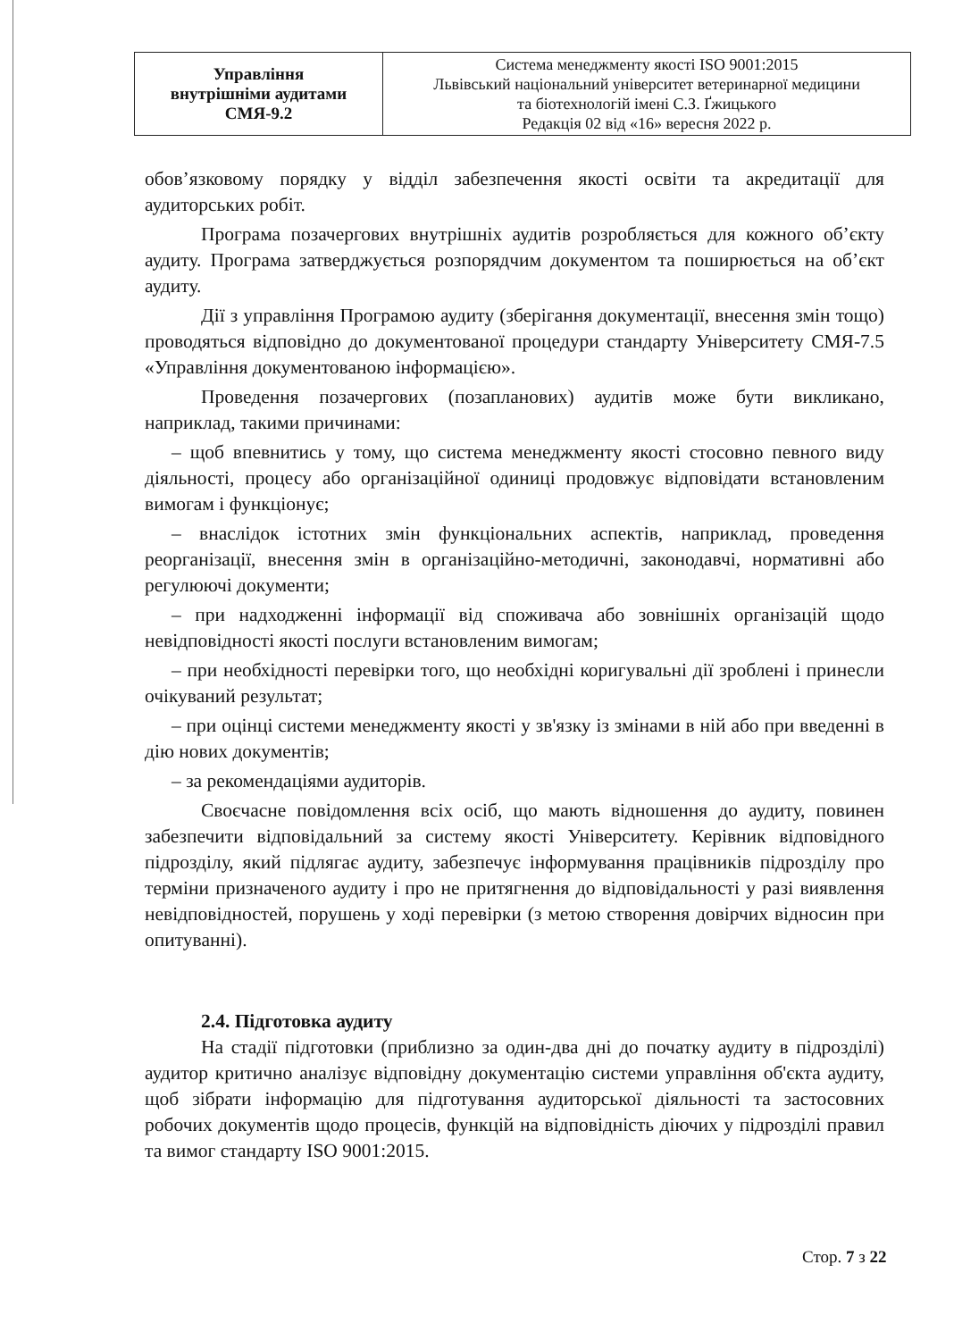| Управління внутрішніми аудитами СМЯ-9.2 | Система менеджменту якості ISO 9001:2015 Львівський національний університет ветеринарної медицини та біотехнологій імені С.З. Ґжицького Редакція 02 від «16» вересня 2022 р. |
обов’язковому порядку у відділ забезпечення якості освіти та акредитації для аудиторських робіт.
Програма позачергових внутрішніх аудитів розробляється для кожного об’єкту аудиту. Програма затверджується розпорядчим документом та поширюється на об’єкт аудиту.
Дії з управління Програмою аудиту (зберігання документації, внесення змін тощо) проводяться відповідно до документованої процедури стандарту Університету СМЯ-7.5 «Управління документованою інформацією».
Проведення позачергових (позапланових) аудитів може бути викликано, наприклад, такими причинами:
– щоб впевнитись у тому, що система менеджменту якості стосовно певного виду діяльності, процесу або організаційної одиниці продовжує відповідати встановленим вимогам і функціонує;
– внаслідок істотних змін функціональних аспектів, наприклад, проведення реорганізації, внесення змін в організаційно-методичні, законодавчі, нормативні або регулюючі документи;
– при надходженні інформації від споживача або зовнішніх організацій щодо невідповідності якості послуги встановленим вимогам;
– при необхідності перевірки того, що необхідні коригувальні дії зроблені і принесли очікуваний результат;
– при оцінці системи менеджменту якості у зв'язку із змінами в ній або при введенні в дію нових документів;
– за рекомендаціями аудиторів.
Своєчасне повідомлення всіх осіб, що мають відношення до аудиту, повинен забезпечити відповідальний за систему якості Університету. Керівник відповідного підрозділу, який підлягає аудиту, забезпечує інформування працівників підрозділу про терміни призначеного аудиту і про не притягнення до відповідальності у разі виявлення невідповідностей, порушень у ході перевірки (з метою створення довірчих відносин при опитуванні).
2.4. Підготовка аудиту
На стадії підготовки (приблизно за один-два дні до початку аудиту в підрозділі) аудитор критично аналізує відповідну документацію системи управління об'єкта аудиту, щоб зібрати інформацію для підготування аудиторської діяльності та застосовних робочих документів щодо процесів, функцій на відповідність діючих у підрозділі правил та вимог стандарту ISO 9001:2015.
Стор. 7 з 22